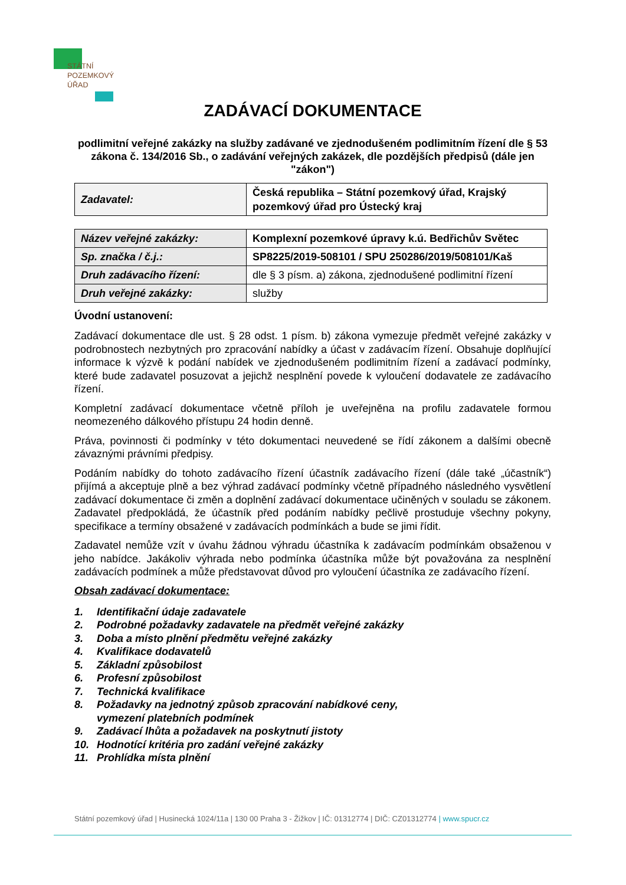STÁTNÍ
POZEMKOVÝ
ÚŘAD
ZADÁVACÍ DOKUMENTACE
podlimitní veřejné zakázky na služby zadávané ve zjednodušeném podlimitním řízení dle § 53 zákona č. 134/2016 Sb., o zadávání veřejných zakázek, dle pozdějších předpisů (dále jen "zákon")
| Zadavatel: | Česká republika – Státní pozemkový úřad, Krajský pozemkový úřad pro Ústecký kraj |
| Název veřejné zakázky: | Komplexní pozemkové úpravy k.ú. Bedřichův Světec |
| Sp. značka / č.j.: | SP8225/2019-508101 / SPU 250286/2019/508101/Kaš |
| Druh zadávacího řízení: | dle § 3 písm. a) zákona, zjednodušené podlimitní řízení |
| Druh veřejné zakázky: | služby |
Úvodní ustanovení:
Zadávací dokumentace dle ust. § 28 odst. 1 písm. b) zákona vymezuje předmět veřejné zakázky v podrobnostech nezbytných pro zpracování nabídky a účast v zadávacím řízení. Obsahuje doplňující informace k výzvě k podání nabídek ve zjednodušeném podlimitním řízení a zadávací podmínky, které bude zadavatel posuzovat a jejichž nesplnění povede k vyloučení dodavatele ze zadávacího řízení.
Kompletní zadávací dokumentace včetně příloh je uveřejněna na profilu zadavatele formou neomezeného dálkového přístupu 24 hodin denně.
Práva, povinnosti či podmínky v této dokumentaci neuvedené se řídí zákonem a dalšími obecně závaznými právními předpisy.
Podáním nabídky do tohoto zadávacího řízení účastník zadávacího řízení (dále také „účastník“) přijímá a akceptuje plně a bez výhrad zadávací podmínky včetně případného následného vysvětlení zadávací dokumentace či změn a doplnění zadávací dokumentace učiněných v souladu se zákonem. Zadavatel předpokládá, že účastník před podáním nabídky pečlivě prostuduje všechny pokyny, specifikace a termíny obsažené v zadávacích podmínkách a bude se jimi řídit.
Zadavatel nemůže vzít v úvahu žádnou výhradu účastníka k zadávacím podmínkám obsaženou v jeho nabídce. Jakákoliv výhrada nebo podmínka účastníka může být považována za nesplnění zadávacích podmínek a může představovat důvod pro vyloučení účastníka ze zadávacího řízení.
Obsah zadávací dokumentace:
1. Identifikační údaje zadavatele
2. Podrobné požadavky zadavatele na předmět veřejné zakázky
3. Doba a místo plnění předmětu veřejné zakázky
4. Kvalifikace dodavatelů
5. Základní způsobilost
6. Profesní způsobilost
7. Technická kvalifikace
8. Požadavky na jednotný způsob zpracování nabídkové ceny,
vymezení platebních podmínek
9. Zadávací lhůta a požadavek na poskytnutí jistoty
10. Hodnotící kritéria pro zadání veřejné zakázky
11. Prohlídka místa plnění
Státní pozemkový úřad | Husinecká 1024/11a | 130 00 Praha 3 - Žižkov | IČ: 01312774 | DIČ: CZ01312774 | www.spucr.cz